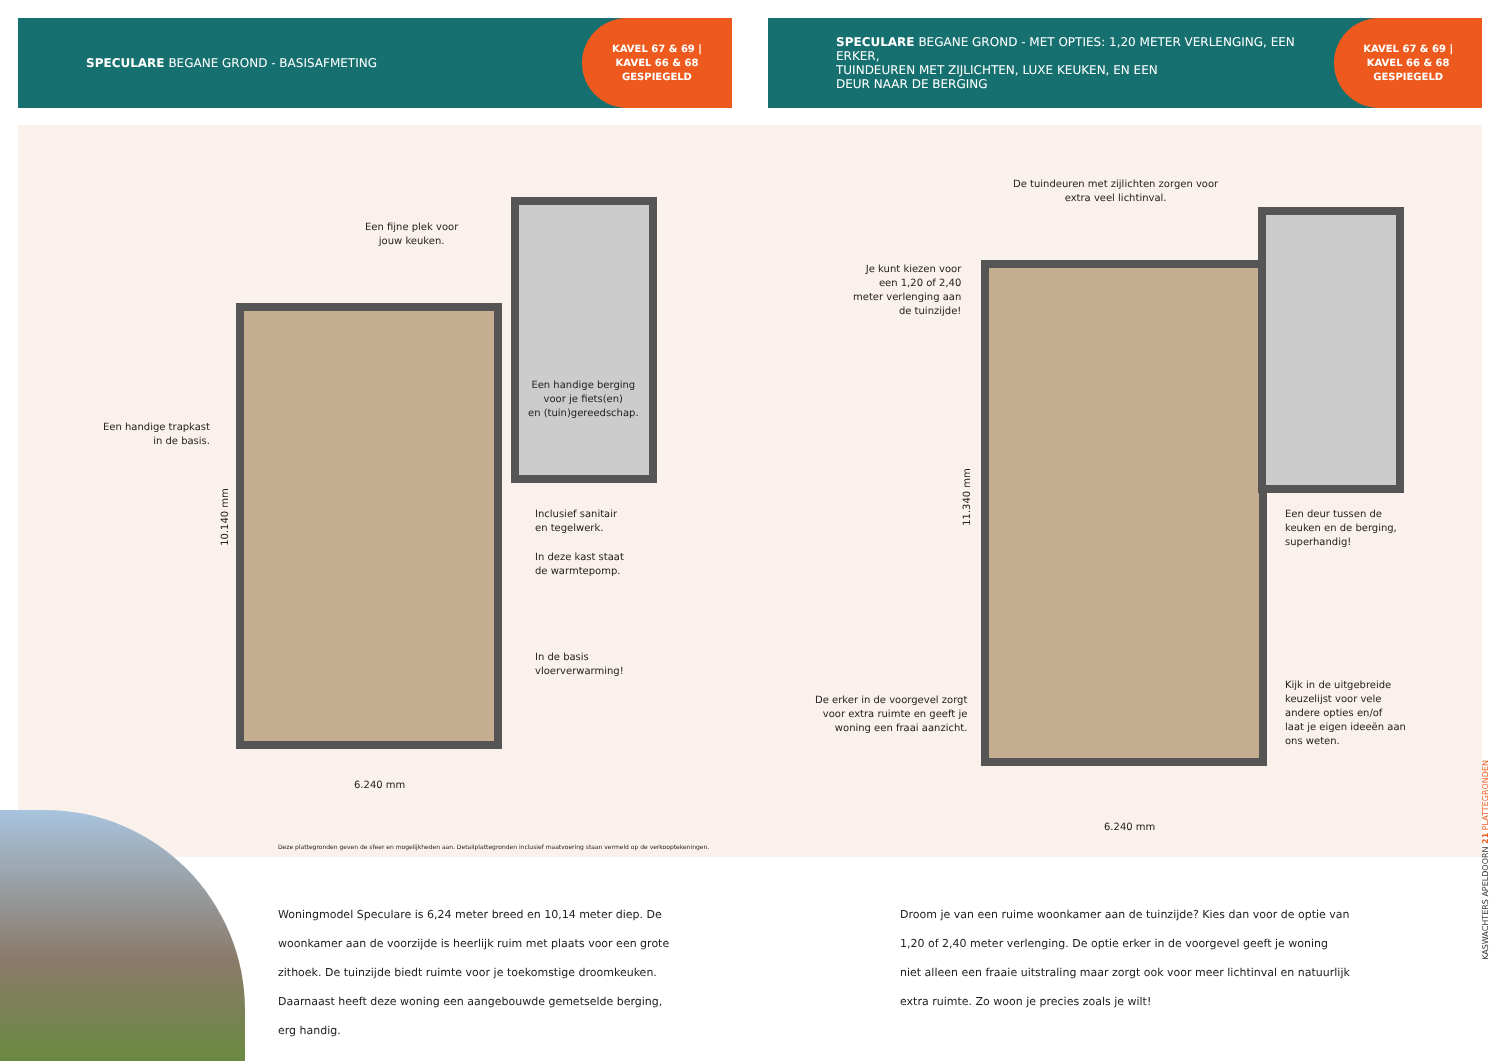SPECULARE BEGANE GROND - BASISAFMETING
KAVEL 67 & 69 |
KAVEL 66 & 68
GESPIEGELD
SPECULARE BEGANE GROND - MET OPTIES: 1,20 METER VERLENGING, EEN ERKER,
TUINDEUREN MET ZIJLICHTEN, LUXE KEUKEN, EN EEN
DEUR NAAR DE BERGING
KAVEL 67 & 69 |
KAVEL 66 & 68
GESPIEGELD
Een fijne plek voor
jouw keuken.
Een handige trapkast
in de basis.
Een handige berging
voor je fiets(en)
en (tuin)gereedschap.
Inclusief sanitair
en tegelwerk.
In deze kast staat
de warmtepomp.
In de basis
vloerverwarming!
10.140 mm
6.240 mm
Deze plattegronden geven de sfeer en mogelijkheden aan. Detailplattegronden inclusief maatvoering staan vermeld op de verkooptekeningen.
De tuindeuren met zijlichten zorgen voor
extra veel lichtinval.
Je kunt kiezen voor
een 1,20 of 2,40
meter verlenging aan
de tuinzijde!
Een deur tussen de
keuken en de berging,
superhandig!
De erker in de voorgevel zorgt
voor extra ruimte en geeft je
woning een fraai aanzicht.
Kijk in de uitgebreide
keuzelijst voor vele
andere opties en/of
laat je eigen ideeën aan
ons weten.
11.340 mm
6.240 mm
Woningmodel Speculare is 6,24 meter breed en 10,14 meter diep. De woonkamer aan de voorzijde is heerlijk ruim met plaats voor een grote zithoek. De tuinzijde biedt ruimte voor je toekomstige droomkeuken. Daarnaast heeft deze woning een aangebouwde gemetselde berging, erg handig.
Droom je van een ruime woonkamer aan de tuinzijde? Kies dan voor de optie van 1,20 of 2,40 meter verlenging. De optie erker in de voorgevel geeft je woning niet alleen een fraaie uitstraling maar zorgt ook voor meer lichtinval en natuurlijk extra ruimte. Zo woon je precies zoals je wilt!
KASWACHTERS APELDOORN 21 PLATTEGRONDEN